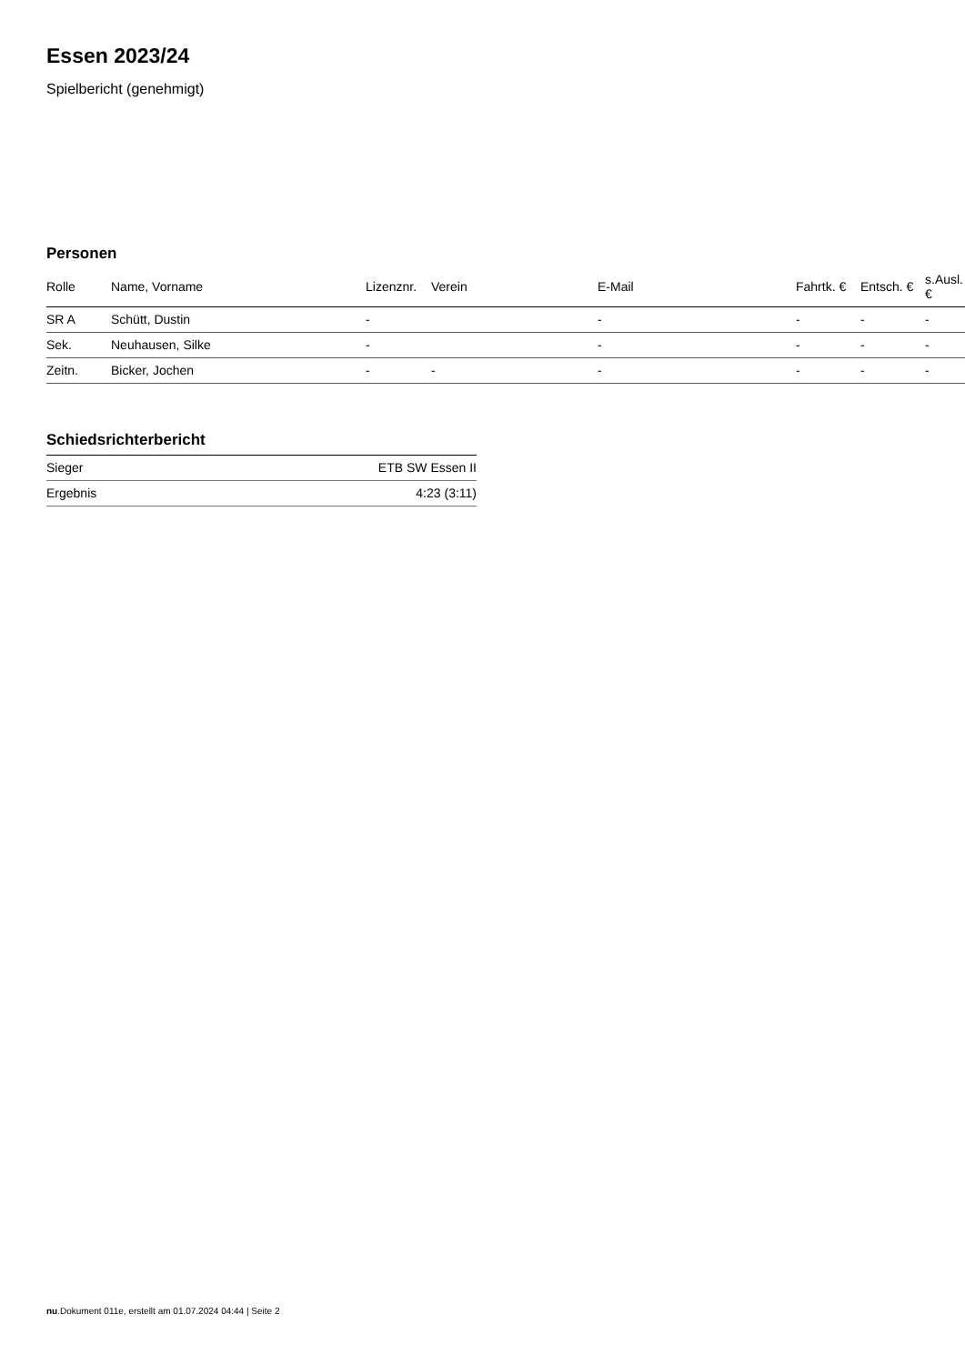Essen 2023/24
Spielbericht (genehmigt)
Personen
| Rolle | Name, Vorname | Lizenznr. | Verein | E-Mail | Fahrtk. € | Entsch. € | s.Ausl. € |
| --- | --- | --- | --- | --- | --- | --- | --- |
| SR A | Schütt, Dustin | - | | - | - | - | - |
| Sek. | Neuhausen, Silke | - | | - | - | - | - |
| Zeitn. | Bicker, Jochen | - | - | - | - | - | - |
Schiedsrichterbericht
| Sieger | ETB SW Essen II |
| Ergebnis | 4:23 (3:11) |
nu.Dokument 011e, erstellt am 01.07.2024 04:44 | Seite 2